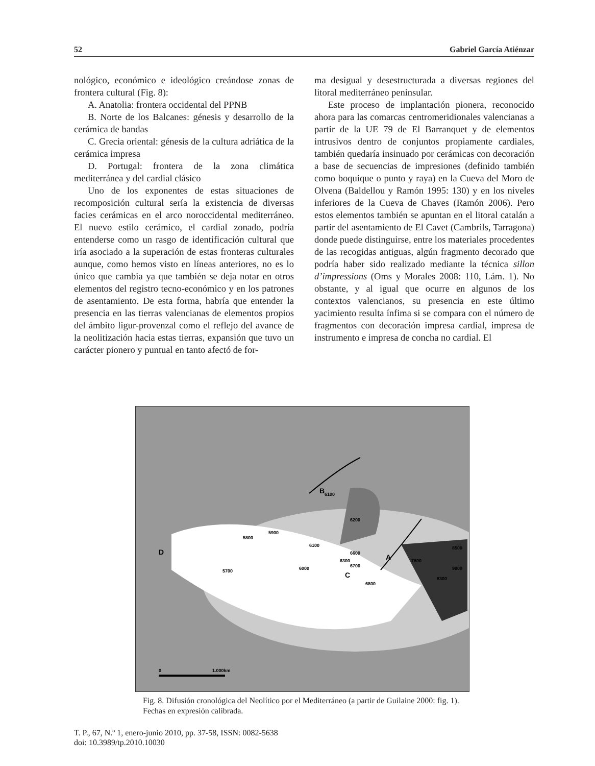52 Gabriel García Atiénzar
nológico, económico e ideológico creándose zonas de frontera cultural (Fig. 8):
A. Anatolia: frontera occidental del PPNB
B. Norte de los Balcanes: génesis y desarrollo de la cerámica de bandas
C. Grecia oriental: génesis de la cultura adriática de la cerámica impresa
D. Portugal: frontera de la zona climática mediterránea y del cardial clásico
Uno de los exponentes de estas situaciones de recomposición cultural sería la existencia de diversas facies cerámicas en el arco noroccidental mediterráneo. El nuevo estilo cerámico, el cardial zonado, podría entenderse como un rasgo de identificación cultural que iría asociado a la superación de estas fronteras culturales aunque, como hemos visto en líneas anteriores, no es lo único que cambia ya que también se deja notar en otros elementos del registro tecno-económico y en los patrones de asentamiento. De esta forma, habría que entender la presencia en las tierras valencianas de elementos propios del ámbito ligur-provenzal como el reflejo del avance de la neolitización hacia estas tierras, expansión que tuvo un carácter pionero y puntual en tanto afectó de for-
ma desigual y desestructurada a diversas regiones del litoral mediterráneo peninsular.
Este proceso de implantación pionera, reconocido ahora para las comarcas centromeridionales valencianas a partir de la UE 79 de El Barranquet y de elementos intrusivos dentro de conjuntos propiamente cardiales, también quedaría insinuado por cerámicas con decoración a base de secuencias de impresiones (definido también como boquique o punto y raya) en la Cueva del Moro de Olvena (Baldellou y Ramón 1995: 130) y en los niveles inferiores de la Cueva de Chaves (Ramón 2006). Pero estos elementos también se apuntan en el litoral catalán a partir del asentamiento de El Cavet (Cambrils, Tarragona) donde puede distinguirse, entre los materiales procedentes de las recogidas antiguas, algún fragmento decorado que podría haber sido realizado mediante la técnica sillon d’impressions (Oms y Morales 2008: 110, Lám. 1). No obstante, y al igual que ocurre en algunos de los contextos valencianos, su presencia en este último yacimiento resulta ínfima si se compara con el número de fragmentos con decoración impresa cardial, impresa de instrumento e impresa de concha no cardial. El
B
A
C
D
6100
6200
5800
5900
6100
6600
6300
6700
5700
6000
6800
7800
8300
8500
9000
0
1.000km
Fig. 8. Difusión cronológica del Neolítico por el Mediterráneo (a partir de Guilaine 2000: fig. 1). Fechas en expresión calibrada.
T. P., 67, N.º 1, enero-junio 2010, pp. 37-58, ISSN: 0082-5638
doi: 10.3989/tp.2010.10030